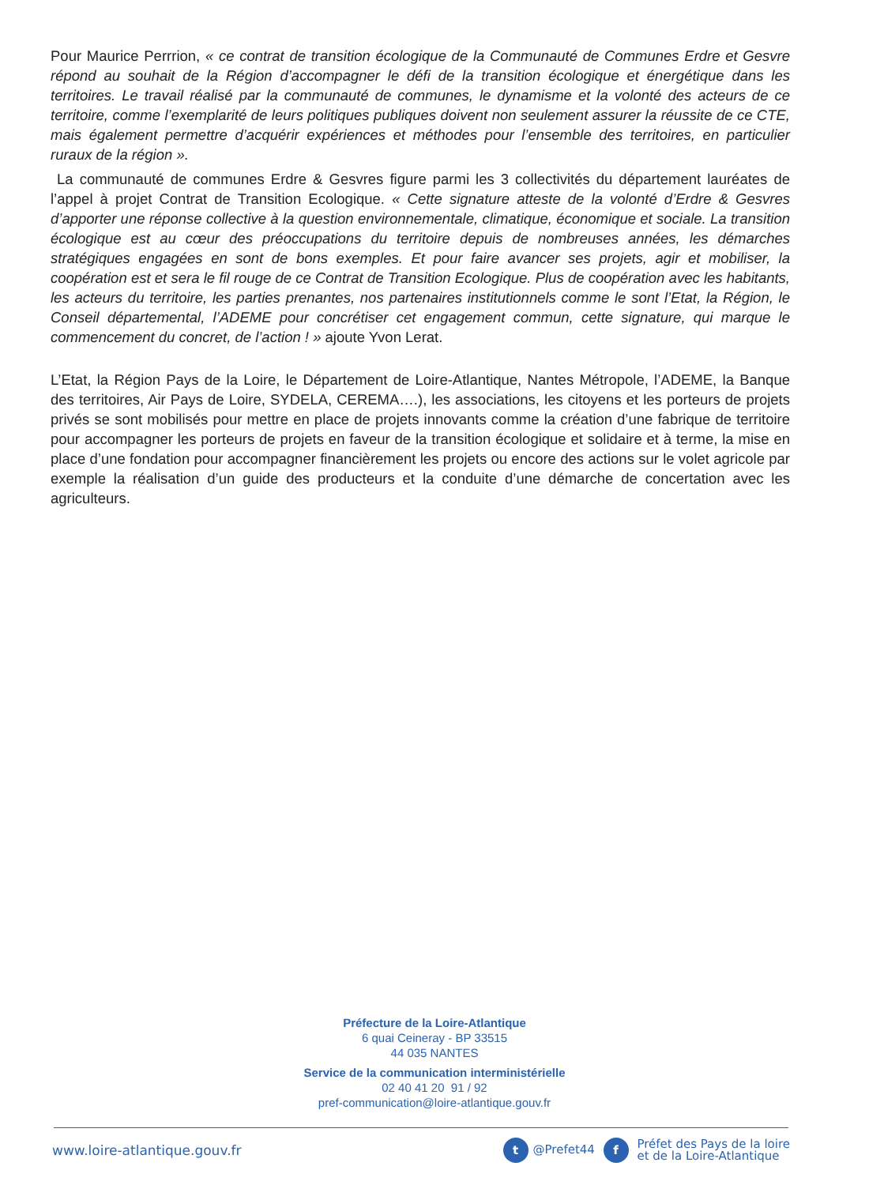Pour Maurice Perrrion, « ce contrat de transition écologique de la Communauté de Communes Erdre et Gesvre répond au souhait de la Région d’accompagner le défi de la transition écologique et énergétique dans les territoires. Le travail réalisé par la communauté de communes, le dynamisme et la volonté des acteurs de ce territoire, comme l’exemplarité de leurs politiques publiques doivent non seulement assurer la réussite de ce CTE, mais également permettre d’acquérir expériences et méthodes pour l’ensemble des territoires, en particulier ruraux de la région ».
La communauté de communes Erdre & Gesvres figure parmi les 3 collectivités du département lauréates de l’appel à projet Contrat de Transition Ecologique. « Cette signature atteste de la volonté d’Erdre & Gesvres d’apporter une réponse collective à la question environnementale, climatique, économique et sociale. La transition écologique est au cœur des préoccupations du territoire depuis de nombreuses années, les démarches stratégiques engagées en sont de bons exemples. Et pour faire avancer ses projets, agir et mobiliser, la coopération est et sera le fil rouge de ce Contrat de Transition Ecologique. Plus de coopération avec les habitants, les acteurs du territoire, les parties prenantes, nos partenaires institutionnels comme le sont l’Etat, la Région, le Conseil départemental, l’ADEME pour concrétiser cet engagement commun, cette signature, qui marque le commencement du concret, de l’action ! » ajoute Yvon Lerat.
L’Etat, la Région Pays de la Loire, le Département de Loire-Atlantique, Nantes Métropole, l’ADEME, la Banque des territoires, Air Pays de Loire, SYDELA, CEREMA….), les associations, les citoyens et les porteurs de projets privés se sont mobilisés pour mettre en place de projets innovants comme la création d’une fabrique de territoire pour accompagner les porteurs de projets en faveur de la transition écologique et solidaire et à terme, la mise en place d’une fondation pour accompagner financièrement les projets ou encore des actions sur le volet agricole par exemple la réalisation d’un guide des producteurs et la conduite d’une démarche de concertation avec les agriculteurs.
Préfecture de la Loire-Atlantique
6 quai Ceineray - BP 33515
44 035 NANTES
Service de la communication interministérielle
02 40 41 20 91 / 92
pref-communication@loire-atlantique.gouv.fr
www.loire-atlantique.gouv.fr t @Prefet44 f Préfet des Pays de la loire
et de la Loire-Atlantique